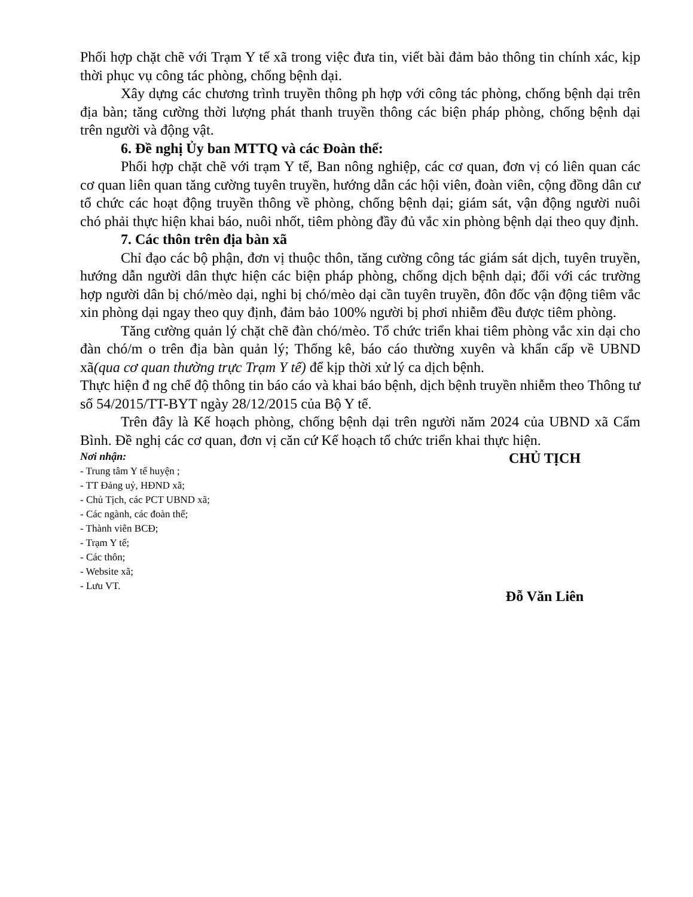Phối hợp chặt chẽ với Trạm Y tế xã trong việc đưa tin, viết bài đảm bảo thông tin chính xác, kịp thời phục vụ công tác phòng, chống bệnh dại.
Xây dựng các chương trình truyền thông ph hợp với công tác phòng, chống bệnh dại trên địa bàn; tăng cường thời lượng phát thanh truyền thông các biện pháp phòng, chống bệnh dại trên người và động vật.
6. Đề nghị Ủy ban MTTQ và các Đoàn thể:
Phối hợp chặt chẽ với trạm Y tế, Ban nông nghiệp, các cơ quan, đơn vị có liên quan các cơ quan liên quan tăng cường tuyên truyền, hướng dẫn các hội viên, đoàn viên, cộng đồng dân cư tổ chức các hoạt động truyền thông về phòng, chống bệnh dại; giám sát, vận động người nuôi chó phải thực hiện khai báo, nuôi nhốt, tiêm phòng đầy đủ vắc xin phòng bệnh dại theo quy định.
7. Các thôn trên địa bàn xã
Chỉ đạo các bộ phận, đơn vị thuộc thôn, tăng cường công tác giám sát dịch, tuyên truyền, hướng dẫn người dân thực hiện các biện pháp phòng, chống dịch bệnh dại; đối với các trường hợp người dân bị chó/mèo dại, nghi bị chó/mèo dại cần tuyên truyền, đôn đốc vận động tiêm vắc xin phòng dại ngay theo quy định, đảm bảo 100% người bị phơi nhiễm đều được tiêm phòng.
Tăng cường quản lý chặt chẽ đàn chó/mèo. Tổ chức triển khai tiêm phòng vắc xin dại cho đàn chó/m o trên địa bàn quản lý; Thống kê, báo cáo thường xuyên và khẩn cấp về UBND xã(qua cơ quan thường trực Trạm Y tế) để kịp thời xử lý ca dịch bệnh.
Thực hiện đ ng chế độ thông tin báo cáo và khai báo bệnh, dịch bệnh truyền nhiễm theo Thông tư số 54/2015/TT-BYT ngày 28/12/2015 của Bộ Y tế.
Trên đây là Kế hoạch phòng, chống bệnh dại trên người năm 2024 của UBND xã Cẩm Bình. Đề nghị các cơ quan, đơn vị căn cứ Kế hoạch tổ chức triển khai thực hiện.
Nơi nhận:
- Trung tâm Y tế huyện ;
- TT Đảng uỷ, HĐND xã;
- Chủ Tịch, các PCT UBND xã;
- Các ngành, các đoàn thể;
- Thành viên BCĐ;
- Trạm Y tế;
- Các thôn;
- Website xã;
- Lưu VT.
CHỦ TỊCH
Đỗ Văn Liên